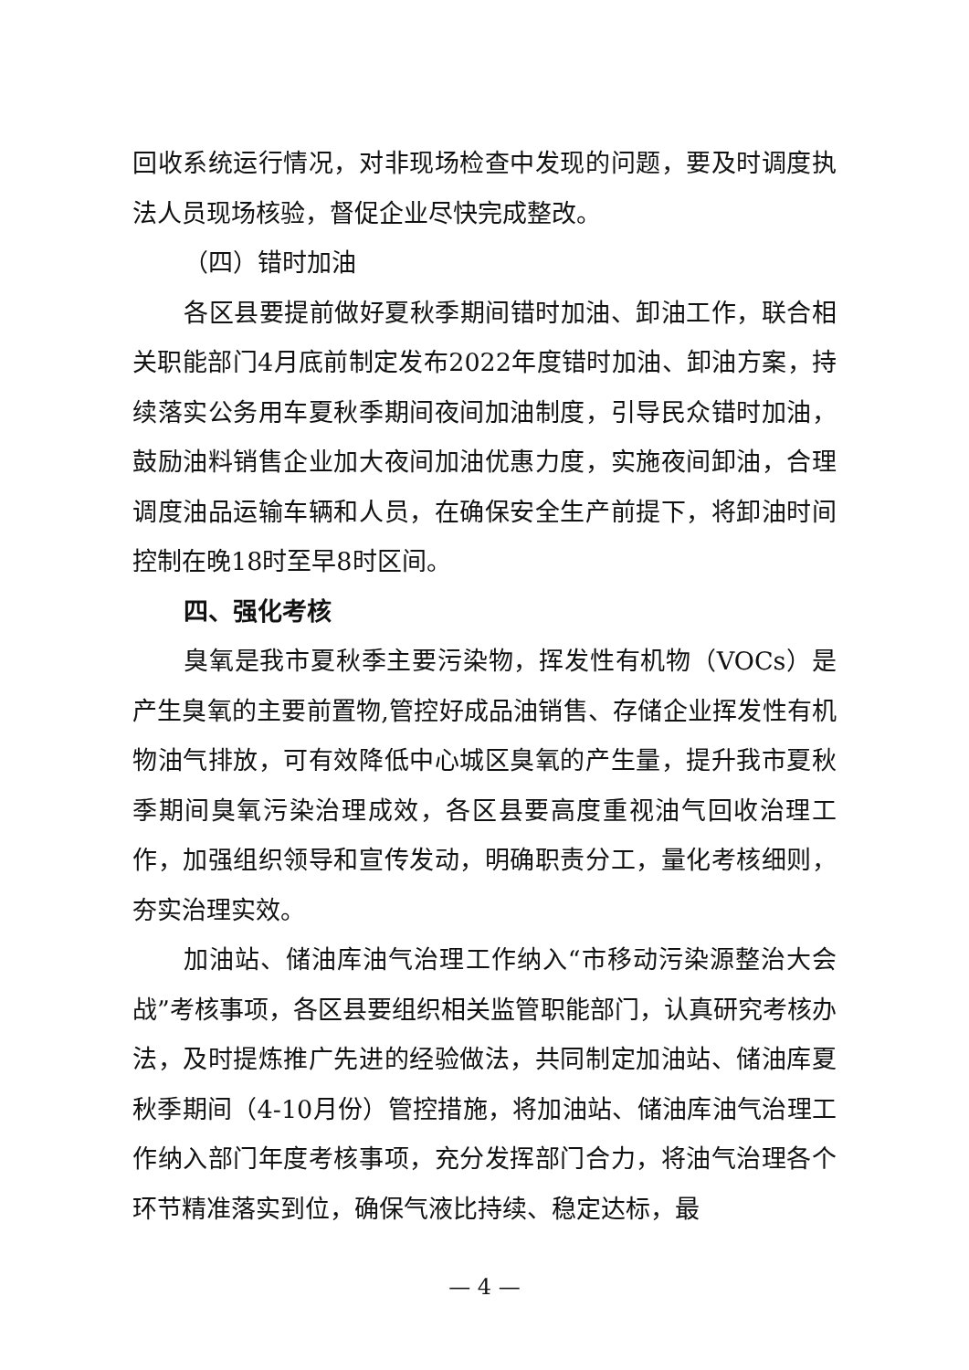回收系统运行情况，对非现场检查中发现的问题，要及时调度执法人员现场核验，督促企业尽快完成整改。
（四）错时加油
各区县要提前做好夏秋季期间错时加油、卸油工作，联合相关职能部门4月底前制定发布2022年度错时加油、卸油方案，持续落实公务用车夏秋季期间夜间加油制度，引导民众错时加油，鼓励油料销售企业加大夜间加油优惠力度，实施夜间卸油，合理调度油品运输车辆和人员，在确保安全生产前提下，将卸油时间控制在晚18时至早8时区间。
四、强化考核
臭氧是我市夏秋季主要污染物，挥发性有机物（VOCs）是产生臭氧的主要前置物,管控好成品油销售、存储企业挥发性有机物油气排放，可有效降低中心城区臭氧的产生量，提升我市夏秋季期间臭氧污染治理成效，各区县要高度重视油气回收治理工作，加强组织领导和宣传发动，明确职责分工，量化考核细则，夯实治理实效。
加油站、储油库油气治理工作纳入“市移动污染源整治大会战”考核事项，各区县要组织相关监管职能部门，认真研究考核办法，及时提炼推广先进的经验做法，共同制定加油站、储油库夏秋季期间（4-10月份）管控措施，将加油站、储油库油气治理工作纳入部门年度考核事项，充分发挥部门合力，将油气治理各个环节精准落实到位，确保气液比持续、稳定达标，最
— 4 —